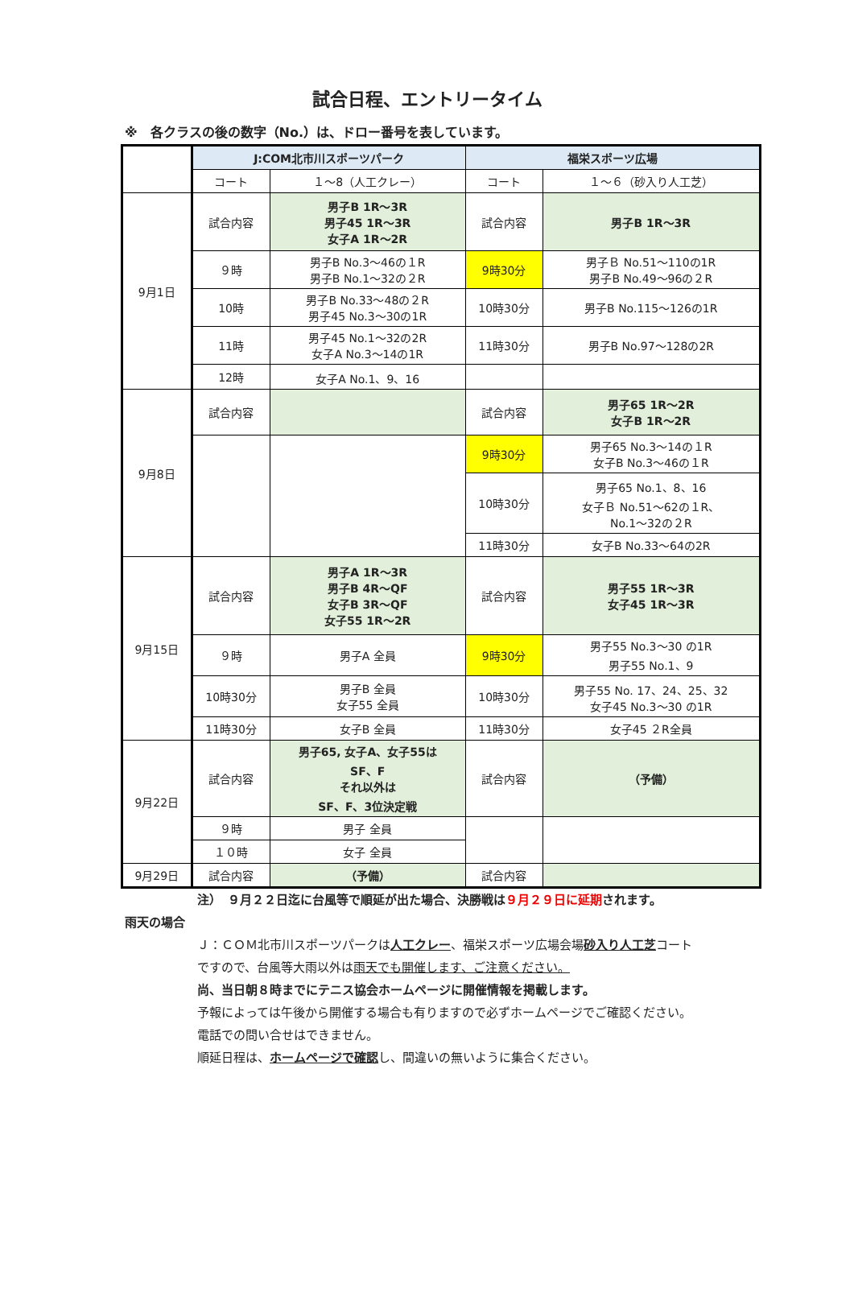試合日程、エントリータイム
※　各クラスの後の数字（No.）は、ドロー番号を表しています。
| | J:COM北市川スポーツパーク | | 福栄スポーツ広場 | |
| | コート | １～8（人工クレー） | コート | １～６（砂入り人工芝） |
| 9月1日 | 試合内容 | 男子B 1R～3R 男子45 1R～3R 女子A 1R～2R | 試合内容 | 男子B 1R～3R |
| | ９時 | 男子B No.3～46の１R 男子B No.1～32の２R | 9時30分 | 男子Ｂ No.51～110の1R 男子B No.49～96の２R |
| | 10時 | 男子B No.33～48の２R 男子45 No.3～30の1R | 10時30分 | 男子B No.115～126の1R |
| | 11時 | 男子45 No.1～32の2R 女子A No.3～14の1R | 11時30分 | 男子B No.97～128の2R |
| | 12時 | 女子A No.1、9、16 | | |
| 9月8日 | 試合内容 | | 試合内容 | 男子65 1R～2R 女子B 1R～2R |
| | | | 9時30分 | 男子65 No.3～14の１R 女子B No.3～46の１R |
| | | | 10時30分 | 男子65 No.1、8、16 女子Ｂ No.51～62の１R、 No.1～32の２R |
| | | | 11時30分 | 女子B No.33～64の2R |
| 9月15日 | 試合内容 | 男子A 1R～3R 男子B 4R～QF 女子B 3R～QF 女子55 1R～2R | 試合内容 | 男子55 1R～3R 女子45 1R～3R |
| | ９時 | 男子A 全員 | 9時30分 | 男子55 No.3～30 の1R 男子55 No.1、9 |
| | 10時30分 | 男子B 全員 女子55 全員 | 10時30分 | 男子55 No. 17、24、25、32 女子45 No.3～30 の1R |
| | 11時30分 | 女子B 全員 | 11時30分 | 女子45 ２R全員 |
| 9月22日 | 試合内容 | 男子65, 女子A、女子55は SF、F それ以外は SF、F、3位決定戦 | 試合内容 | （予備） |
| | ９時 | 男子 全員 | | |
| | １０時 | 女子 全員 | | |
| 9月29日 | 試合内容 | （予備） | 試合内容 | |
注）　９月２２日迄に台風等で順延が出た場合、決勝戦は９月２９日に延期されます。
雨天の場合
Ｊ：ＣＯＭ北市川スポーツパークは人工クレー、福栄スポーツ広場会場砂入り人工芝コート
ですので、台風等大雨以外は雨天でも開催します、ご注意ください。
尚、当日朝８時までにテニス協会ホームページに開催情報を掲載します。
予報によっては午後から開催する場合も有りますので必ずホームページでご確認ください。
電話での問い合せはできません。
順延日程は、ホームページで確認し、間違いの無いように集合ください。